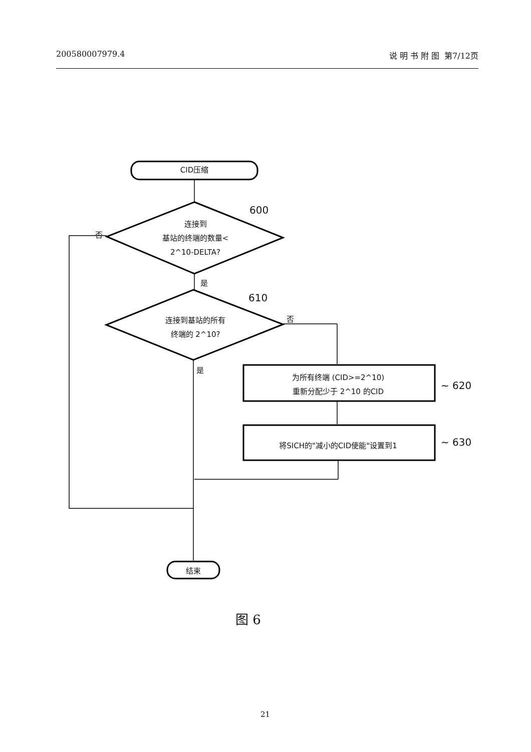200580007979.4 说 明 书 附 图 第7/12页
CID压缩
600
连接到
基站的终端的数量<
2^10-DELTA?
否
是
610
连接到基站的所有
终端的 2^10?
否
是
为所有终端 (CID>=2^10)
重新分配少于 2^10 的CID
~ 620
将SICH的"减小的CID使能"设置到1 ~ 630
结束
图 6
21